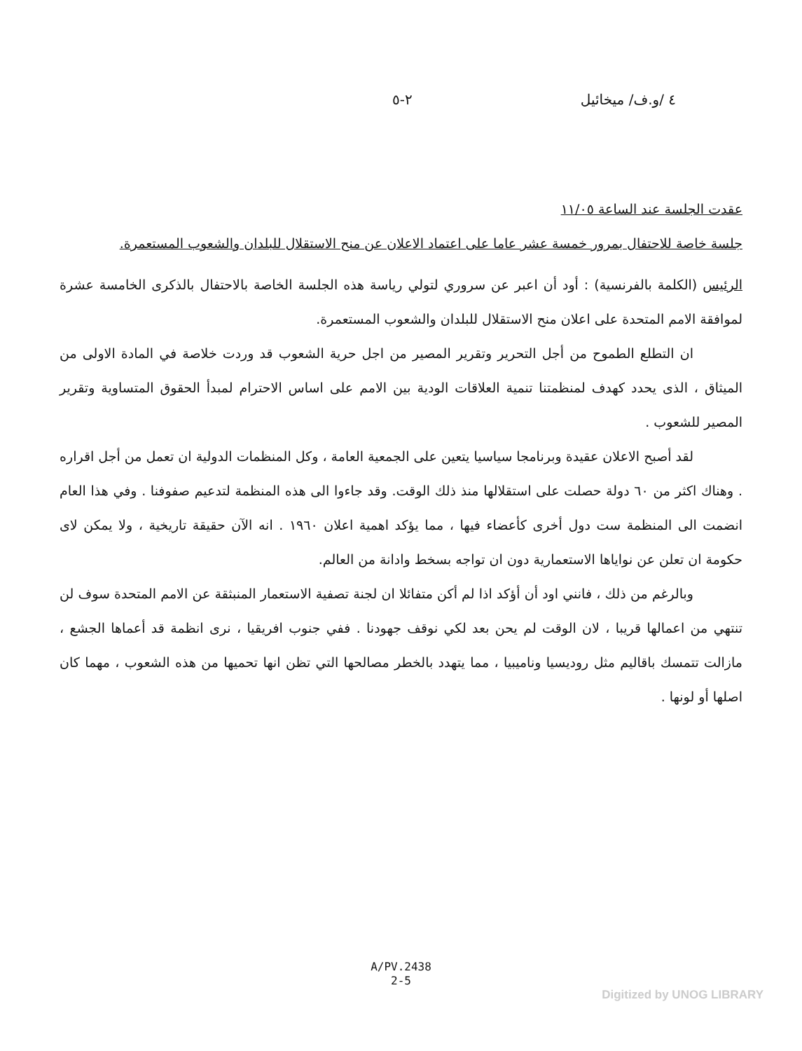٤ /و.ف/ ميخائيل ٢-٥
عقدت الجلسة عند الساعة ١١/٠٥
جلسة خاصة للاحتفال بمرور خمسة عشر عاما على اعتماد الاعلان عن منح الاستقلال للبلدان والشعوب المستعمرة.
الرئيس (الكلمة بالفرنسية) : أود أن اعبر عن سروري لتولي رياسة هذه الجلسة الخاصة بالاحتفال بالذكرى الخامسة عشرة لموافقة الامم المتحدة على اعلان منح الاستقلال للبلدان والشعوب المستعمرة.
ان التطلع الطموح من أجل التحرير وتقرير المصير من اجل حرية الشعوب قد وردت خلاصة في المادة الاولى من الميثاق ، الذى يحدد كهدف لمنظمتنا تنمية العلاقات الودية بين الامم على اساس الاحترام لمبدأ الحقوق المتساوية وتقرير المصير للشعوب .
لقد أصبح الاعلان عقيدة وبرنامجا سياسيا يتعين على الجمعية العامة ، وكل المنظمات الدولية ان تعمل من أجل اقراره . وهناك اكثر من ٦٠ دولة حصلت على استقلالها منذ ذلك الوقت. وقد جاءوا الى هذه المنظمة لتدعيم صفوفنا . وفي هذا العام انضمت الى المنظمة ست دول أخرى كأعضاء فيها ، مما يؤكد اهمية اعلان ١٩٦٠ . انه الآن حقيقة تاريخية ، ولا يمكن لاى حكومة ان تعلن عن نواياها الاستعمارية دون ان تواجه بسخط وادانة من العالم.
وبالرغم من ذلك ، فانني اود أن أؤكد اذا لم أكن متفائلا ان لجنة تصفية الاستعمار المنبثقة عن الامم المتحدة سوف لن تنتهي من اعمالها قريبا ، لان الوقت لم يحن بعد لكي نوقف جهودنا . ففي جنوب افريقيا ، نرى انظمة قد أعماها الجشع ، مازالت تتمسك باقاليم مثل روديسيا وناميبيا ، مما يتهدد بالخطر مصالحها التي تظن انها تحميها من هذه الشعوب ، مهما كان اصلها أو لونها .
A/PV.2438
2-5
Digitized by UNOG LIBRARY